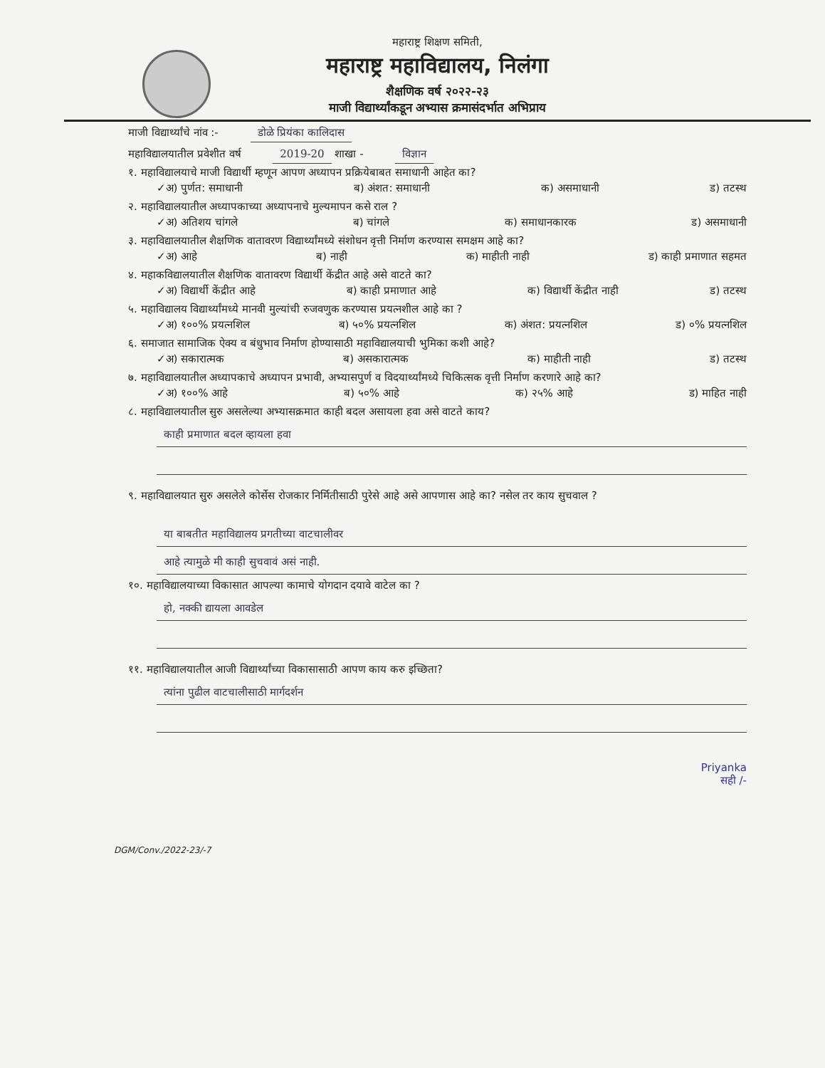महाराष्ट्र शिक्षण समिती,
महाराष्ट्र महाविद्यालय, निलंगा
शैक्षणिक वर्ष २०२२-२३
माजी विद्यार्थ्यांकडून अभ्यास क्रमासंदर्भात अभिप्राय
माजी विद्यार्थ्यांचे नांव :- डोळे प्रियंका कालिदास
महाविद्यालयातील प्रवेशीत वर्ष 2019-20 शाखा - विज्ञान
१. महाविद्यालयाचे माजी विद्यार्थी म्हणून आपण अध्यापन प्रक्रियेबाबत समाधानी आहेत का?
✓अ) पुर्णत: समाधानी ब) अंशत: समाधानी क) असमाधानी ड) तटस्थ
२. महाविद्यालयातील अध्यापकाच्या अध्यापनाचे मुल्यमापन कसे राल ?
✓अ) अतिशय चांगले ब) चांगले क) समाधानकारक ड) असमाधानी
३. महाविद्यालयातील शैक्षणिक वातावरण विद्यार्थ्यांमध्ये संशोधन वृत्ती निर्माण करण्यास समक्षम आहे का?
✓अ) आहे ब) नाही क) माहीती नाही ड) काही प्रमाणात सहमत
४. महाकविद्यालयातील शैक्षणिक वातावरण विद्यार्थी केंद्रीत आहे असे वाटते का?
✓अ) विद्यार्थी केंद्रीत आहे ब) काही प्रमाणात आहे क) विद्यार्थी केंद्रीत नाही ड) तटस्थ
५. महाविद्यालय विद्यार्थ्यांमध्ये मानवी मुल्यांची रुजवणुक करण्यास प्रयत्नशील आहे का ?
✓अ) १००% प्रयत्नशिल ब) ५०% प्रयत्नशिल क) अंशत: प्रयत्नशिल ड) ०% प्रयत्नशिल
६. समाजात सामाजिक ऐक्य व बंधुभाव निर्माण होण्यासाठी महाविद्यालयाची भुमिका कशी आहे?
✓अ) सकारात्मक ब) असकारात्मक क) माहीती नाही ड) तटस्थ
७. महाविद्यालयातील अध्यापकाचे अध्यापन प्रभावी, अभ्यासपुर्ण व विदयार्थ्यांमध्ये चिकित्सक वृत्ती निर्माण करणारे आहे का?
✓अ) १००% आहे ब) ५०% आहे क) २५% आहे ड) माहित नाही
८. महाविद्यालयातील सुरु असलेल्या अभ्यासक्रमात काही बदल असायला हवा असे वाटते काय?
काही प्रमाणात बदल व्हायला हवा
९. महाविद्यालयात सुरु असलेले कोर्सेस रोजकार निर्मितीसाठी पुरेसे आहे असे आपणास आहे का? नसेल तर काय सुचवाल ?
या बाबतीत महाविद्यालय प्रगतीच्या वाटचालीवर
आहे त्यामुळे मी काही सुचवावं असं नाही.
१०. महाविद्यालयाच्या विकासात आपल्या कामाचे योगदान दयावे वाटेल का ?
हो, नक्की द्यायला आवडेल
११. महाविद्यालयातील आजी विद्यार्थ्यांच्या विकासासाठी आपण काय करु इच्छिता?
त्यांना पुढील वाटचालीसाठी मार्गदर्शन
Priyanka
सही /-
DGM/Conv./2022-23/-7